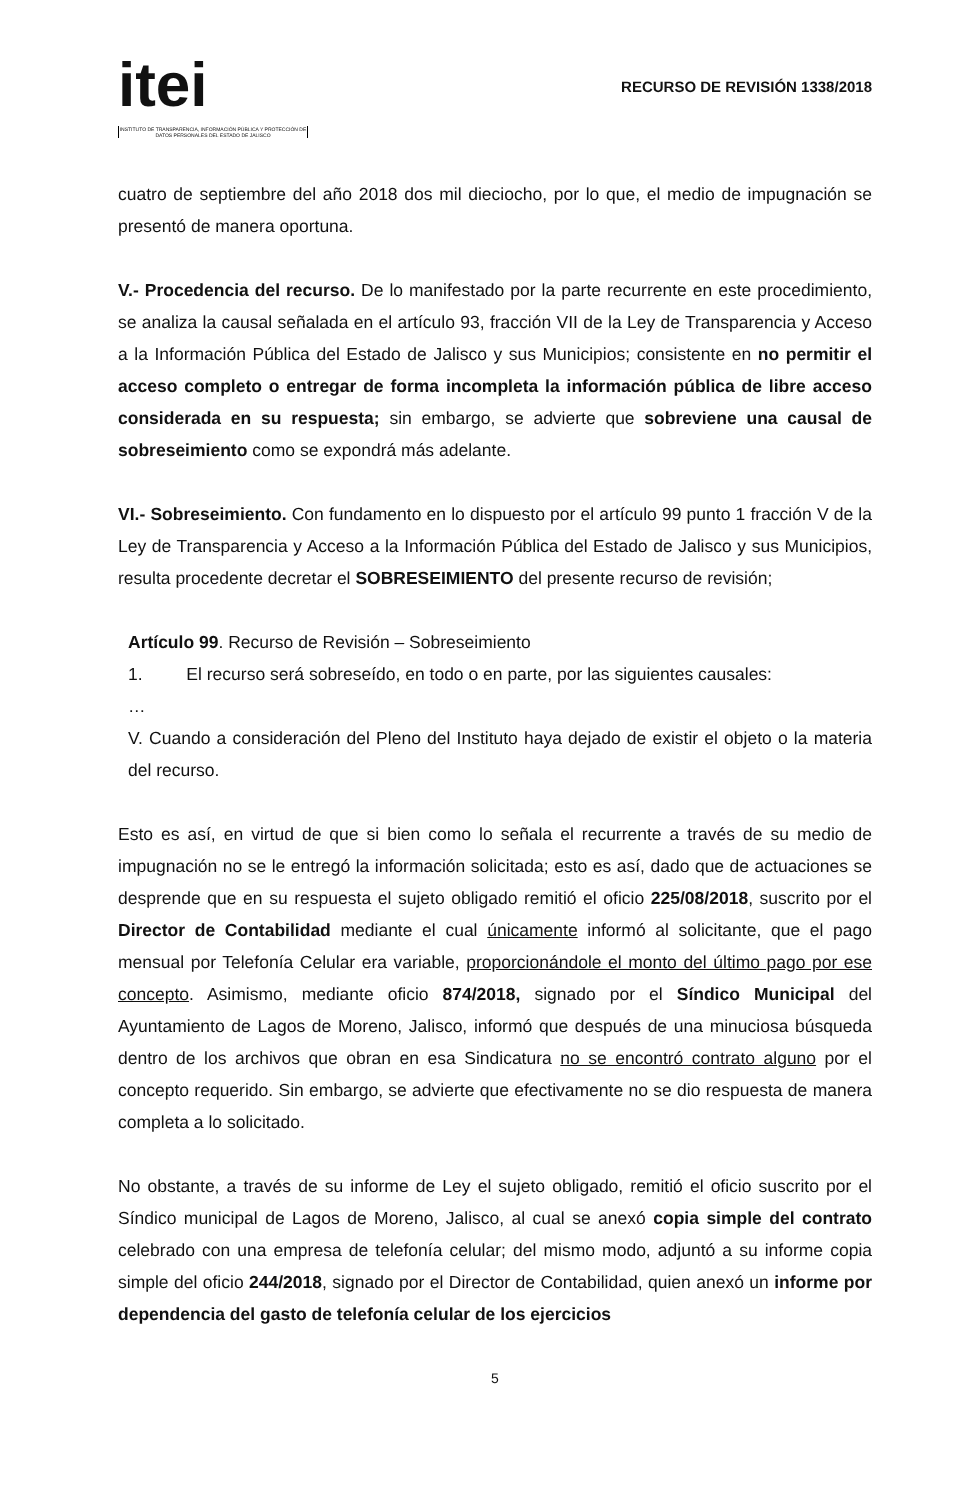itei
INSTITUTO DE TRANSPARENCIA, INFORMACIÓN PÚBLICA Y PROTECCIÓN DE DATOS PERSONALES DEL ESTADO DE JALISCO
RECURSO DE REVISIÓN 1338/2018
cuatro de septiembre del año 2018 dos mil dieciocho, por lo que, el medio de impugnación se presentó de manera oportuna.
V.- Procedencia del recurso. De lo manifestado por la parte recurrente en este procedimiento, se analiza la causal señalada en el artículo 93, fracción VII de la Ley de Transparencia y Acceso a la Información Pública del Estado de Jalisco y sus Municipios; consistente en no permitir el acceso completo o entregar de forma incompleta la información pública de libre acceso considerada en su respuesta; sin embargo, se advierte que sobreviene una causal de sobreseimiento como se expondrá más adelante.
VI.- Sobreseimiento. Con fundamento en lo dispuesto por el artículo 99 punto 1 fracción V de la Ley de Transparencia y Acceso a la Información Pública del Estado de Jalisco y sus Municipios, resulta procedente decretar el SOBRESEIMIENTO del presente recurso de revisión;
Artículo 99. Recurso de Revisión – Sobreseimiento
1. El recurso será sobreseído, en todo o en parte, por las siguientes causales:
…
V. Cuando a consideración del Pleno del Instituto haya dejado de existir el objeto o la materia del recurso.
Esto es así, en virtud de que si bien como lo señala el recurrente a través de su medio de impugnación no se le entregó la información solicitada; esto es así, dado que de actuaciones se desprende que en su respuesta el sujeto obligado remitió el oficio 225/08/2018, suscrito por el Director de Contabilidad mediante el cual únicamente informó al solicitante, que el pago mensual por Telefonía Celular era variable, proporcionándole el monto del último pago por ese concepto. Asimismo, mediante oficio 874/2018, signado por el Síndico Municipal del Ayuntamiento de Lagos de Moreno, Jalisco, informó que después de una minuciosa búsqueda dentro de los archivos que obran en esa Sindicatura no se encontró contrato alguno por el concepto requerido. Sin embargo, se advierte que efectivamente no se dio respuesta de manera completa a lo solicitado.
No obstante, a través de su informe de Ley el sujeto obligado, remitió el oficio suscrito por el Síndico municipal de Lagos de Moreno, Jalisco, al cual se anexó copia simple del contrato celebrado con una empresa de telefonía celular; del mismo modo, adjuntó a su informe copia simple del oficio 244/2018, signado por el Director de Contabilidad, quien anexó un informe por dependencia del gasto de telefonía celular de los ejercicios
5